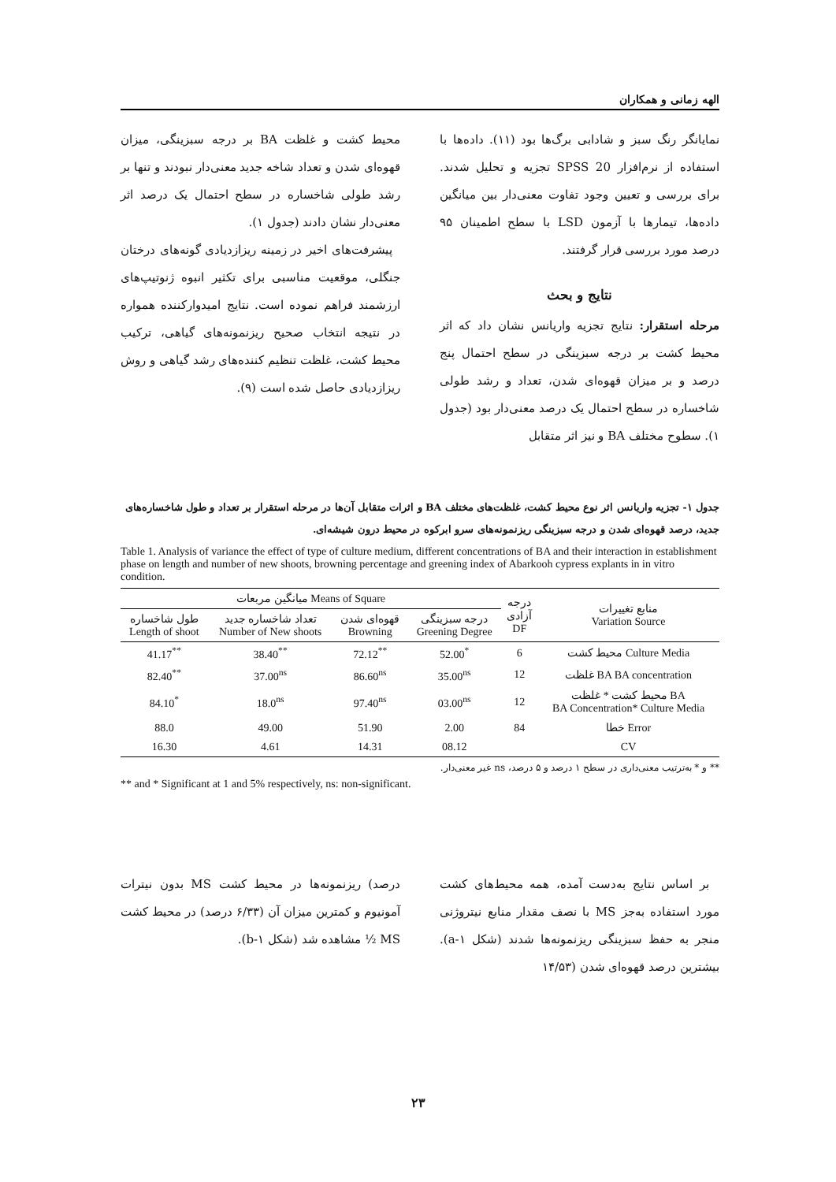الهه زمانی و همکاران
نمایانگر رنگ سبز و شادابی برگ‌ها بود (۱۱). داده‌ها با استفاده از نرم‌افزار SPSS 20 تجزیه و تحلیل شدند. برای بررسی و تعیین وجود تفاوت معنی‌دار بین میانگین داده‌ها، تیمارها با آزمون LSD با سطح اطمینان ۹۵ درصد مورد بررسی قرار گرفتند.
نتایج و بحث
مرحله استقرار: نتایج تجزیه واریانس نشان داد که اثر محیط کشت بر درجه سبزینگی در سطح احتمال پنج درصد و بر میزان قهوه‌ای شدن، تعداد و رشد طولی شاخساره در سطح احتمال یک درصد معنی‌دار بود (جدول ۱). سطوح مختلف BA و نیز اثر متقابل
محیط کشت و غلظت BA بر درجه سبزینگی، میزان قهوه‌ای شدن و تعداد شاخه جدید معنی‌دار نبودند و تنها بر رشد طولی شاخساره در سطح احتمال یک درصد اثر معنی‌دار نشان دادند (جدول ۱).
پیشرفت‌های اخیر در زمینه ریزازدیادی گونه‌های درختان جنگلی، موقعیت مناسبی برای تکثیر انبوه ژنوتیپ‌های ارزشمند فراهم نموده است. نتایج امیدوارکننده همواره در نتیجه انتخاب صحیح ریزنمونه‌های گیاهی، ترکیب محیط کشت، غلظت تنظیم کننده‌های رشد گیاهی و روش ریزازدیادی حاصل شده است (۹).
جدول ۱- تجزیه واریانس اثر نوع محیط کشت، غلظت‌های مختلف BA و اثرات متقابل آن‌ها در مرحله استقرار بر تعداد و طول شاخساره‌های جدید، درصد قهوه‌ای شدن و درجه سبزینگی ریزنمونه‌های سرو ابرکوه در محیط درون شیشه‌ای.
Table 1. Analysis of variance the effect of type of culture medium, different concentrations of BA and their interaction in establishment phase on length and number of new shoots, browning percentage and greening index of Abarkooh cypress explants in in vitro condition.
| میانگین مربعات Means of Square | | | | درجه آزادی DF | منابع تغییرات Variation Source |
| --- | --- | --- | --- | --- | --- |
| طول شاخساره Length of shoot | تعداد شاخساره جدید Number of New shoots | قهوه‌ای شدن Browning | درجه سبزینگی Greening Degree | | |
| 41.17<sup>**</sup> | 38.40<sup>**</sup> | 72.12<sup>**</sup> | 52.00<sup>*</sup> | 6 | محیط کشت Culture Media |
| 82.40<sup>**</sup> | 37.00<sup>ns</sup> | 86.60<sup>ns</sup> | 35.00<sup>ns</sup> | 12 | غلظت BA BA concentration |
| 84.10<sup>*</sup> | 18.0<sup>ns</sup> | 97.40<sup>ns</sup> | 03.00<sup>ns</sup> | 12 | محیط کشت * غلظت BA BA Concentration* Culture Media |
| 88.0 | 49.00 | 51.90 | 2.00 | 84 | خطا Error |
| 16.30 | 4.61 | 14.31 | 08.12 | | CV |
** و * به‌ترتیب معنی‌داری در سطح ۱ درصد و ۵ درصد، ns غیر معنی‌دار.
** and * Significant at 1 and 5% respectively, ns: non-significant.
بر اساس نتایج به‌دست آمده، همه محیط‌های کشت مورد استفاده به‌جز MS با نصف مقدار منابع نیتروژنی منجر به حفظ سبزینگی ریزنمونه‌ها شدند (شکل ۱-a). بیشترین درصد قهوه‌ای شدن (۱۴/۵۳
درصد) ریزنمونه‌ها در محیط کشت MS بدون نیترات آمونیوم و کمترین میزان آن (۶/۳۳ درصد) در محیط کشت MS ½ مشاهده شد (شکل ۱-b).
۲۳